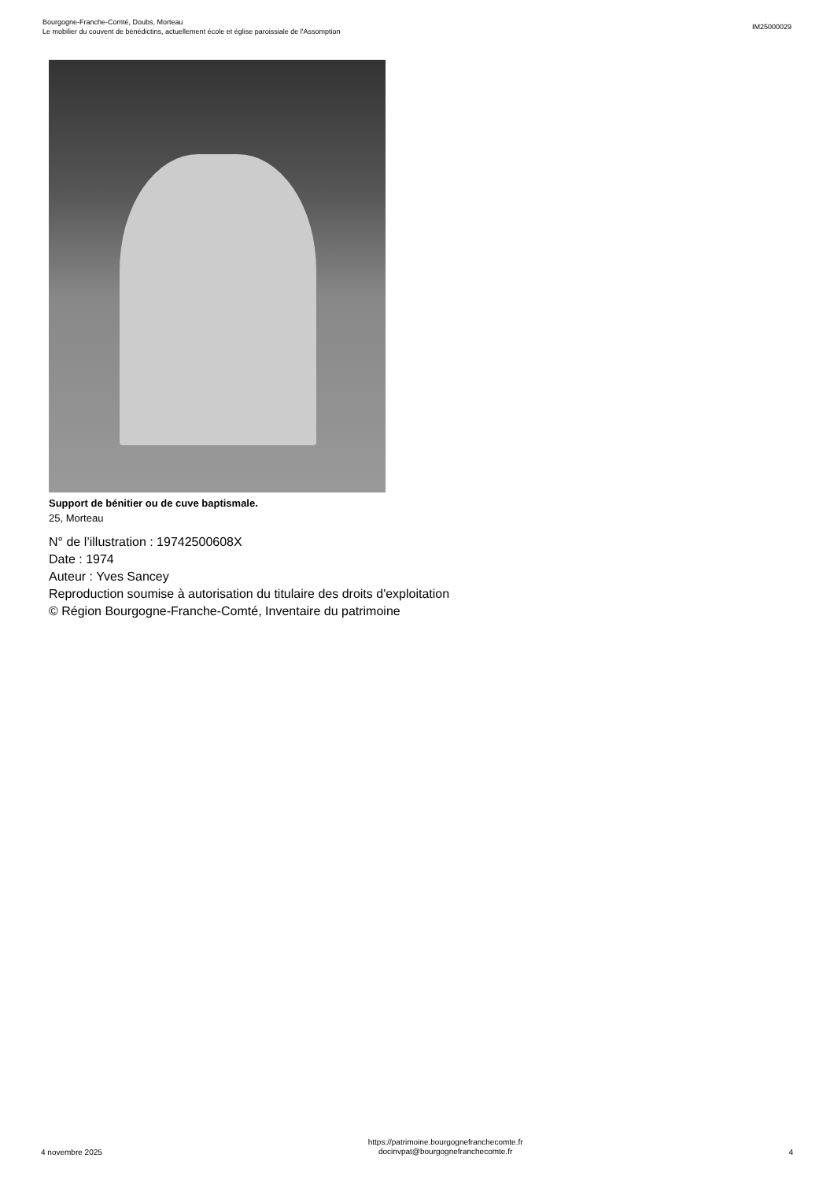Bourgogne-Franche-Comté, Doubs, Morteau
Le mobilier du couvent de bénédictins, actuellement école et église paroissiale de l'Assomption
IM25000029
Support de bénitier ou de cuve baptismale.
25, Morteau
N° de l’illustration : 19742500608X
Date : 1974
Auteur : Yves Sancey
Reproduction soumise à autorisation du titulaire des droits d'exploitation
© Région Bourgogne-Franche-Comté, Inventaire du patrimoine
4 novembre 2025
https://patrimoine.bourgognefranchecomte.fr
docinvpat@bourgognefranchecomte.fr
4